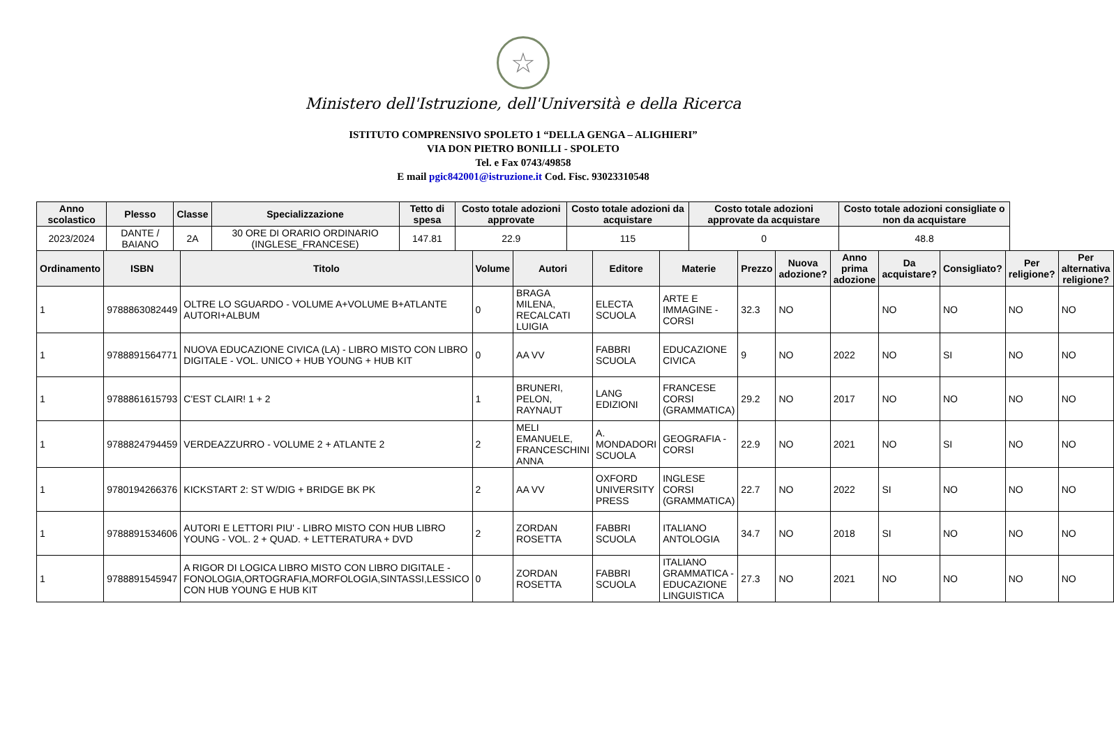☆
Ministero dell'Istruzione, dell'Università e della Ricerca
ISTITUTO COMPRENSIVO SPOLETO 1 “DELLA GENGA – ALIGHIERI”
VIA DON PIETRO BONILLI - SPOLETO
Tel. e Fax 0743/49858
E mail pgic842001@istruzione.it Cod. Fisc. 93023310548
| Anno scolastico | Plesso | Classe | Specializzazione | Tetto di spesa | Costo totale adozioni approvate | Costo totale adozioni da acquistare | Costo totale adozioni approvate da acquistare | Costo totale adozioni consigliate o non da acquistare |
| --- | --- | --- | --- | --- | --- | --- | --- | --- |
| 2023/2024 | DANTE / BAIANO | 2A | 30 ORE DI ORARIO ORDINARIO (INGLESE_FRANCESE) | 147.81 | 22.9 | 115 | 0 | 48.8 |
| Ordinamento | ISBN | Titolo | Volume | Autori | Editore | Materie | Prezzo | Nuova adozione? | Anno prima adozione | Da acquistare? | Consigliato? | Per religione? | Per alternativa religione? |
| --- | --- | --- | --- | --- | --- | --- | --- | --- | --- | --- | --- | --- | --- |
| 1 | 9788863082449 | OLTRE LO SGUARDO - VOLUME A+VOLUME B+ATLANTE AUTORI+ALBUM | 0 | BRAGA MILENA, RECALCATI LUIGIA | ELECTA SCUOLA | ARTE E IMMAGINE - CORSI | 32.3 | NO | | NO | NO | NO | NO |
| 1 | 9788891564771 | NUOVA EDUCAZIONE CIVICA (LA) - LIBRO MISTO CON LIBRO DIGITALE - VOL. UNICO + HUB YOUNG + HUB KIT | 0 | AA VV | FABBRI SCUOLA | EDUCAZIONE CIVICA | 9 | NO | 2022 | NO | SI | NO | NO |
| 1 | 9788861615793 | C'EST CLAIR! 1 + 2 | 1 | BRUNERI, PELON, RAYNAUT | LANG EDIZIONI | FRANCESE CORSI (GRAMMATICA) | 29.2 | NO | 2017 | NO | NO | NO | NO |
| 1 | 9788824794459 | VERDEAZZURRO - VOLUME 2 + ATLANTE 2 | 2 | MELI EMANUELE, FRANCESCHINI ANNA | A. MONDADORI SCUOLA | GEOGRAFIA - CORSI | 22.9 | NO | 2021 | NO | SI | NO | NO |
| 1 | 9780194266376 | KICKSTART 2: ST W/DIG + BRIDGE BK PK | 2 | AA VV | OXFORD UNIVERSITY PRESS | INGLESE CORSI (GRAMMATICA) | 22.7 | NO | 2022 | SI | NO | NO | NO |
| 1 | 9788891534606 | AUTORI E LETTORI PIU' - LIBRO MISTO CON HUB LIBRO YOUNG - VOL. 2 + QUAD. + LETTERATURA + DVD | 2 | ZORDAN ROSETTA | FABBRI SCUOLA | ITALIANO ANTOLOGIA | 34.7 | NO | 2018 | SI | NO | NO | NO |
| 1 | 9788891545947 | A RIGOR DI LOGICA LIBRO MISTO CON LIBRO DIGITALE - FONOLOGIA,ORTOGRAFIA,MORFOLOGIA,SINTASSI,LESSICO CON HUB YOUNG E HUB KIT | 0 | ZORDAN ROSETTA | FABBRI SCUOLA | ITALIANO GRAMMATICA - EDUCAZIONE LINGUISTICA | 27.3 | NO | 2021 | NO | NO | NO | NO |